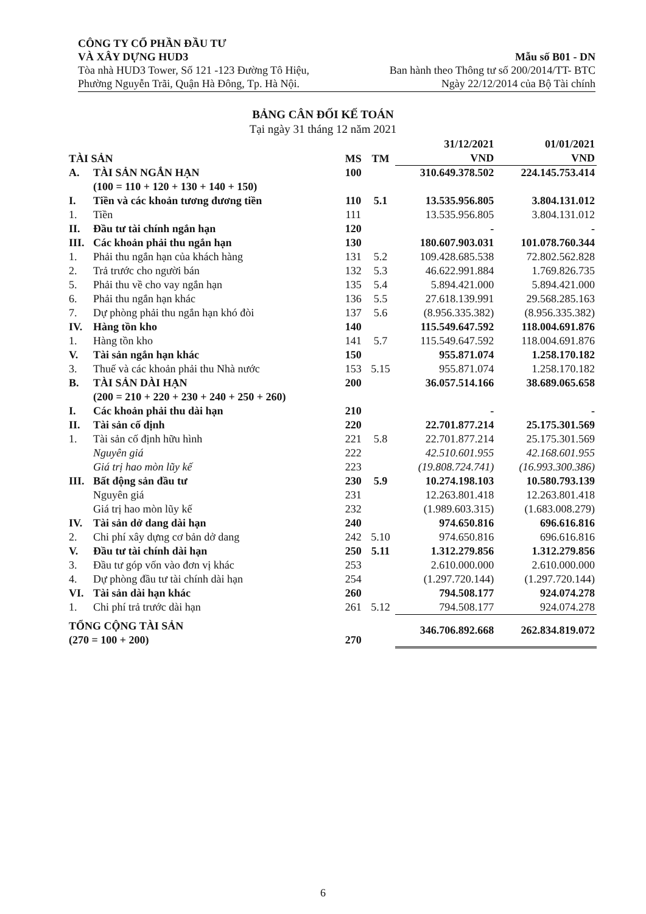CÔNG TY CỔ PHẦN ĐẦU TƯ
VÀ XÂY DỰNG HUD3
Tòa nhà HUD3 Tower, Số 121 -123 Đường Tô Hiệu,
Phường Nguyễn Trãi, Quận Hà Đông, Tp. Hà Nội.
Mẫu số B01 - DN
Ban hành theo Thông tư số 200/2014/TT- BTC
Ngày 22/12/2014 của Bộ Tài chính
BẢNG CÂN ĐỐI KẾ TOÁN
Tại ngày 31 tháng 12 năm 2021
| TÀI SẢN | | MS | TM | 31/12/2021 VND | 01/01/2021 VND |
| --- | --- | --- | --- | --- | --- |
| A. | TÀI SẢN NGẮN HẠN (100 = 110 + 120 + 130 + 140 + 150) | 100 | | 310.649.378.502 | 224.145.753.414 |
| I. | Tiền và các khoản tương đương tiền | 110 | 5.1 | 13.535.956.805 | 3.804.131.012 |
| 1. | Tiền | 111 | | 13.535.956.805 | 3.804.131.012 |
| II. | Đầu tư tài chính ngắn hạn | 120 | | - | - |
| III. | Các khoản phải thu ngắn hạn | 130 | | 180.607.903.031 | 101.078.760.344 |
| 1. | Phải thu ngắn hạn của khách hàng | 131 | 5.2 | 109.428.685.538 | 72.802.562.828 |
| 2. | Trả trước cho người bán | 132 | 5.3 | 46.622.991.884 | 1.769.826.735 |
| 5. | Phải thu về cho vay ngắn hạn | 135 | 5.4 | 5.894.421.000 | 5.894.421.000 |
| 6. | Phải thu ngắn hạn khác | 136 | 5.5 | 27.618.139.991 | 29.568.285.163 |
| 7. | Dự phòng phải thu ngắn hạn khó đòi | 137 | 5.6 | (8.956.335.382) | (8.956.335.382) |
| IV. | Hàng tồn kho | 140 | | 115.549.647.592 | 118.004.691.876 |
| 1. | Hàng tồn kho | 141 | 5.7 | 115.549.647.592 | 118.004.691.876 |
| V. | Tài sản ngắn hạn khác | 150 | | 955.871.074 | 1.258.170.182 |
| 3. | Thuế và các khoản phải thu Nhà nước | 153 | 5.15 | 955.871.074 | 1.258.170.182 |
| B. | TÀI SẢN DÀI HẠN (200 = 210 + 220 + 230 + 240 + 250 + 260) | 200 | | 36.057.514.166 | 38.689.065.658 |
| I. | Các khoản phải thu dài hạn | 210 | | - | - |
| II. | Tài sản cố định | 220 | | 22.701.877.214 | 25.175.301.569 |
| 1. | Tài sản cố định hữu hình | 221 | 5.8 | 22.701.877.214 | 25.175.301.569 |
| | Nguyên giá | 222 | | 42.510.601.955 | 42.168.601.955 |
| | Giá trị hao mòn lũy kế | 223 | | (19.808.724.741) | (16.993.300.386) |
| III. | Bất động sản đầu tư | 230 | 5.9 | 10.274.198.103 | 10.580.793.139 |
| | Nguyên giá | 231 | | 12.263.801.418 | 12.263.801.418 |
| | Giá trị hao mòn lũy kế | 232 | | (1.989.603.315) | (1.683.008.279) |
| IV. | Tài sản dở dang dài hạn | 240 | | 974.650.816 | 696.616.816 |
| 2. | Chi phí xây dựng cơ bản dở dang | 242 | 5.10 | 974.650.816 | 696.616.816 |
| V. | Đầu tư tài chính dài hạn | 250 | 5.11 | 1.312.279.856 | 1.312.279.856 |
| 3. | Đầu tư góp vốn vào đơn vị khác | 253 | | 2.610.000.000 | 2.610.000.000 |
| 4. | Dự phòng đầu tư tài chính dài hạn | 254 | | (1.297.720.144) | (1.297.720.144) |
| VI. | Tài sản dài hạn khác | 260 | | 794.508.177 | 924.074.278 |
| 1. | Chi phí trả trước dài hạn | 261 | 5.12 | 794.508.177 | 924.074.278 |
| TỔNG CỘNG TÀI SẢN (270 = 100 + 200) | | 270 | | 346.706.892.668 | 262.834.819.072 |
6